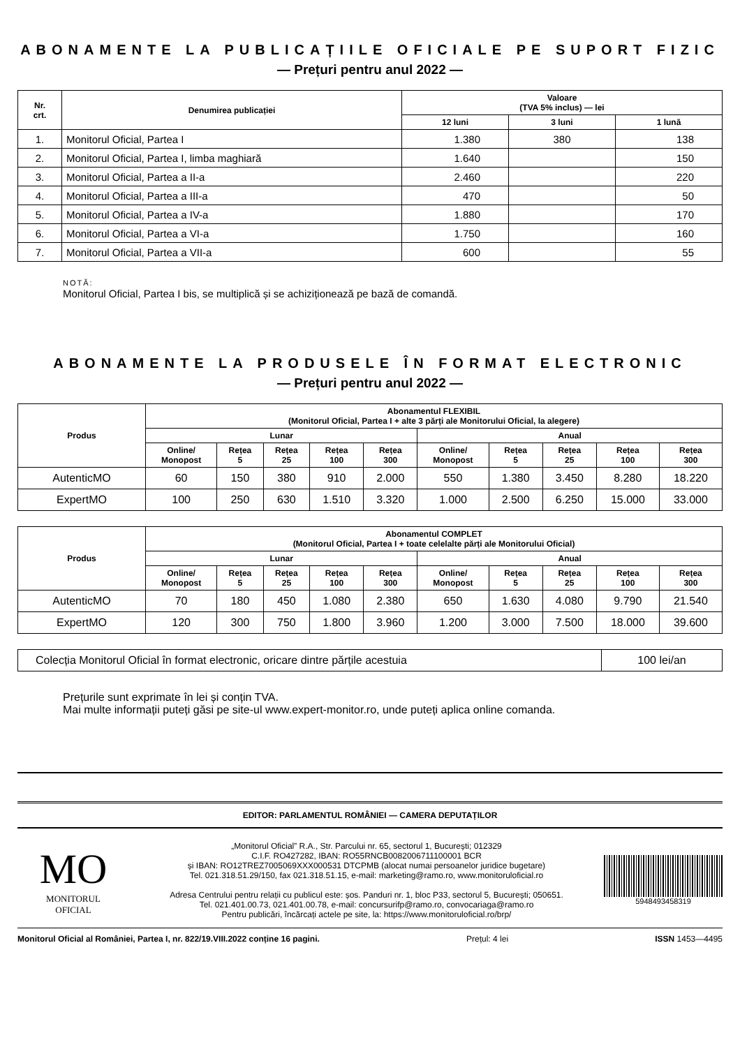ABONAMENTE LA PUBLICAȚIILE OFICIALE PE SUPORT FIZIC
— Prețuri pentru anul 2022 —
| Nr. crt. | Denumirea publicației | Valoare (TVA 5% inclus) — lei | | |
| --- | --- | --- | --- | --- |
| | | 12 luni | 3 luni | 1 lună |
| 1. | Monitorul Oficial, Partea I | 1.380 | 380 | 138 |
| 2. | Monitorul Oficial, Partea I, limba maghiară | 1.640 | | 150 |
| 3. | Monitorul Oficial, Partea a II-a | 2.460 | | 220 |
| 4. | Monitorul Oficial, Partea a III-a | 470 | | 50 |
| 5. | Monitorul Oficial, Partea a IV-a | 1.880 | | 170 |
| 6. | Monitorul Oficial, Partea a VI-a | 1.750 | | 160 |
| 7. | Monitorul Oficial, Partea a VII-a | 600 | | 55 |
NOTĂ:
Monitorul Oficial, Partea I bis, se multiplică și se achiziționează pe bază de comandă.
ABONAMENTE LA PRODUSELE ÎN FORMAT ELECTRONIC
— Prețuri pentru anul 2022 —
| Produs | Abonamentul FLEXIBIL (Monitorul Oficial, Partea I + alte 3 părți ale Monitorului Oficial, la alegere) | | | | | | | | | |
| --- | --- | --- | --- | --- | --- | --- | --- | --- | --- | --- |
| | Lunar | | | | | Anual | | | | |
| | Online/ Monopost | Rețea 5 | Rețea 25 | Rețea 100 | Rețea 300 | Online/ Monopost | Rețea 5 | Rețea 25 | Rețea 100 | Rețea 300 |
| AutenticMO | 60 | 150 | 380 | 910 | 2.000 | 550 | 1.380 | 3.450 | 8.280 | 18.220 |
| ExpertMO | 100 | 250 | 630 | 1.510 | 3.320 | 1.000 | 2.500 | 6.250 | 15.000 | 33.000 |
| Produs | Abonamentul COMPLET (Monitorul Oficial, Partea I + toate celelalte părți ale Monitorului Oficial) | | | | | | | | | |
| --- | --- | --- | --- | --- | --- | --- | --- | --- | --- | --- |
| | Lunar | | | | | Anual | | | | |
| | Online/ Monopost | Rețea 5 | Rețea 25 | Rețea 100 | Rețea 300 | Online/ Monopost | Rețea 5 | Rețea 25 | Rețea 100 | Rețea 300 |
| AutenticMO | 70 | 180 | 450 | 1.080 | 2.380 | 650 | 1.630 | 4.080 | 9.790 | 21.540 |
| ExpertMO | 120 | 300 | 750 | 1.800 | 3.960 | 1.200 | 3.000 | 7.500 | 18.000 | 39.600 |
| Colecția Monitorul Oficial în format electronic, oricare dintre părțile acestuia | 100 lei/an |
Prețurile sunt exprimate în lei și conțin TVA.
Mai multe informații puteți găsi pe site-ul www.expert-monitor.ro, unde puteți aplica online comanda.
EDITOR: PARLAMENTUL ROMÂNIEI — CAMERA DEPUTAȚILOR
MO
MONITORUL
OFICIAL
„Monitorul Oficial” R.A., Str. Parcului nr. 65, sectorul 1, București; 012329
C.I.F. RO427282, IBAN: RO55RNCB0082006711100001 BCR
și IBAN: RO12TREZ7005069XXX000531 DTCPMB (alocat numai persoanelor juridice bugetare)
Tel. 021.318.51.29/150, fax 021.318.51.15, e-mail: marketing@ramo.ro, www.monitoruloficial.ro
Adresa Centrului pentru relații cu publicul este: șos. Panduri nr. 1, bloc P33, sectorul 5, București; 050651.
Tel. 021.401.00.73, 021.401.00.78, e-mail: concursurifp@ramo.ro, convocariaga@ramo.ro
Pentru publicări, încărcați actele pe site, la: https://www.monitoruloficial.ro/brp/
5948493458319
Monitorul Oficial al României, Partea I, nr. 822/19.VIII.2022 conține 16 pagini. Prețul: 4 lei ISSN 1453—4495